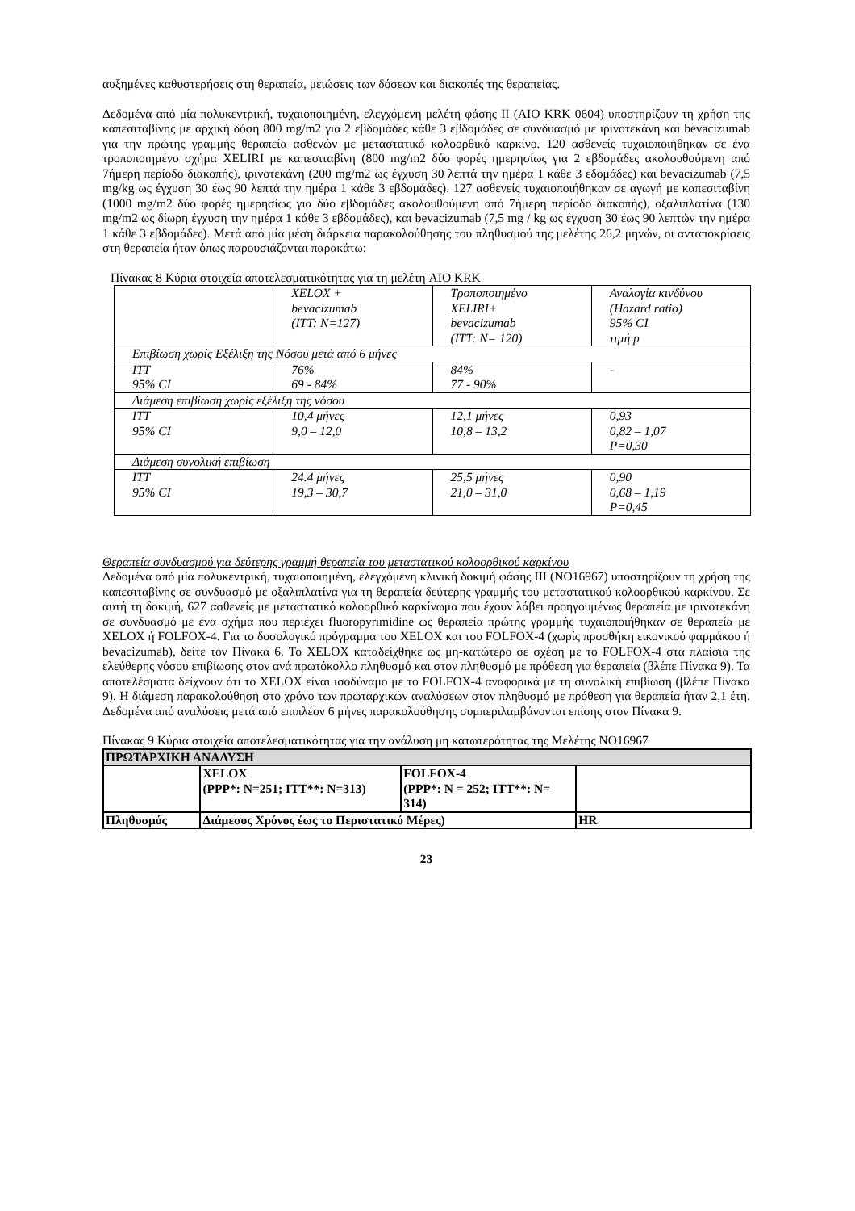αυξημένες καθυστερήσεις στη θεραπεία, μειώσεις των δόσεων και διακοπές της θεραπείας.
Δεδομένα από μία πολυκεντρική, τυχαιοποιημένη, ελεγχόμενη μελέτη φάσης II (AIO KRK 0604) υποστηρίζουν τη χρήση της καπεσιταβίνης με αρχική δόση 800 mg/m2 για 2 εβδομάδες κάθε 3 εβδομάδες σε συνδυασμό με ιρινοτεκάνη και bevacizumab για την πρώτης γραμμής θεραπεία ασθενών με μεταστατικό κολοορθικό καρκίνο. 120 ασθενείς τυχαιοποιήθηκαν σε ένα τροποποιημένο σχήμα XELIRI με καπεσιταβίνη (800 mg/m2 δύο φορές ημερησίως για 2 εβδομάδες ακολουθούμενη από 7ήμερη περίοδο διακοπής), ιρινοτεκάνη (200 mg/m2 ως έγχυση 30 λεπτά την ημέρα 1 κάθε 3 εδομάδες) και bevacizumab (7,5 mg/kg ως έγχυση 30 έως 90 λεπτά την ημέρα 1 κάθε 3 εβδομάδες). 127 ασθενείς τυχαιοποιήθηκαν σε αγωγή με καπεσιταβίνη (1000 mg/m2 δύο φορές ημερησίως για δύο εβδομάδες ακολουθούμενη από 7ήμερη περίοδο διακοπής), οξαλιπλατίνα (130 mg/m2 ως δίωρη έγχυση την ημέρα 1 κάθε 3 εβδομάδες), και bevacizumab (7,5 mg / kg ως έγχυση 30 έως 90 λεπτών την ημέρα 1 κάθε 3 εβδομάδες). Μετά από μία μέση διάρκεια παρακολούθησης του πληθυσμού της μελέτης 26,2 μηνών, οι ανταποκρίσεις στη θεραπεία ήταν όπως παρουσιάζονται παρακάτω:
Πίνακας 8 Κύρια στοιχεία αποτελεσματικότητας για τη μελέτη AIO KRK
| | XELOX + bevacizumab (ITT: N=127) | Τροποποιημένο XELIRI+ bevacizumab (ITT: N= 120) | Αναλογία κινδύνου (Hazard ratio) 95% CI τιμή p |
| Επιβίωση χωρίς Εξέλιξη της Νόσου μετά από 6 μήνες | | | |
| ITT 95% CI | 76% 69 - 84% | 84% 77 - 90% | - |
| Διάμεση επιβίωση χωρίς εξέλιξη της νόσου | | | |
| ITT 95% CI | 10,4 μήνες 9,0 – 12,0 | 12,1 μήνες 10,8 – 13,2 | 0,93 0,82 – 1,07 P=0,30 |
| Διάμεση συνολική επιβίωση | | | |
| ITT 95% CI | 24.4 μήνες 19,3 – 30,7 | 25,5 μήνες 21,0 – 31,0 | 0,90 0,68 – 1,19 P=0,45 |
Θεραπεία συνδυασμού για δεύτερης γραμμή θεραπεία του μεταστατικού κολοορθικού καρκίνου
Δεδομένα από μία πολυκεντρική, τυχαιοποιημένη, ελεγχόμενη κλινική δοκιμή φάσης III (NO16967) υποστηρίζουν τη χρήση της καπεσιταβίνης σε συνδυασμό με οξαλιπλατίνα για τη θεραπεία δεύτερης γραμμής του μεταστατικού κολοορθικού καρκίνου. Σε αυτή τη δοκιμή, 627 ασθενείς με μεταστατικό κολοορθικό καρκίνωμα που έχουν λάβει προηγουμένως θεραπεία με ιρινοτεκάνη σε συνδυασμό με ένα σχήμα που περιέχει fluoropyrimidine ως θεραπεία πρώτης γραμμής τυχαιοποιήθηκαν σε θεραπεία με XELOX ή FOLFOX-4. Για το δοσολογικό πρόγραμμα του XELOX και του FOLFOX-4 (χωρίς προσθήκη εικονικού φαρμάκου ή bevacizumab), δείτε τον Πίνακα 6. Το XELOX καταδείχθηκε ως μη-κατώτερο σε σχέση με το FOLFOX-4 στα πλαίσια της ελεύθερης νόσου επιβίωσης στον ανά πρωτόκολλο πληθυσμό και στον πληθυσμό με πρόθεση για θεραπεία (βλέπε Πίνακα 9). Τα αποτελέσματα δείχνουν ότι το XELOX είναι ισοδύναμο με το FOLFOX-4 αναφορικά με τη συνολική επιβίωση (βλέπε Πίνακα 9). Η διάμεση παρακολούθηση στο χρόνο των πρωταρχικών αναλύσεων στον πληθυσμό με πρόθεση για θεραπεία ήταν 2,1 έτη. Δεδομένα από αναλύσεις μετά από επιπλέον 6 μήνες παρακολούθησης συμπεριλαμβάνονται επίσης στον Πίνακα 9.
Πίνακας 9 Κύρια στοιχεία αποτελεσματικότητας για την ανάλυση μη κατωτερότητας της Μελέτης NO16967
| ΠΡΩΤΑΡΧΙΚΗ ΑΝΑΛΥΣΗ | | | |
| | XELOX (PPP*: N=251; ITT**: N=313) | FOLFOX-4 (PPP*: N = 252; ITT**: N= 314) | |
| Πληθυσμός | Διάμεσος Χρόνος έως το Περιστατικό Μέρες) | | HR |
23